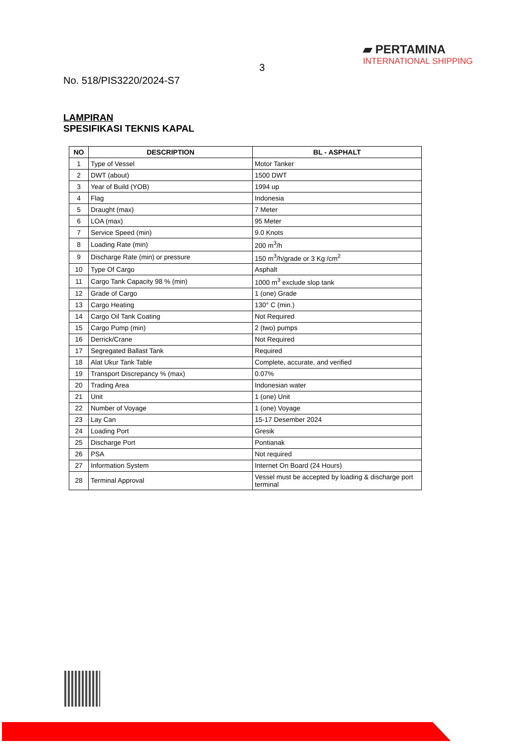3
No. 518/PIS3220/2024-S7
▰ PERTAMINA
INTERNATIONAL SHIPPING
LAMPIRAN
SPESIFIKASI TEKNIS KAPAL
| NO | DESCRIPTION | BL - ASPHALT |
| --- | --- | --- |
| 1 | Type of Vessel | Motor Tanker |
| 2 | DWT (about) | 1500 DWT |
| 3 | Year of Build (YOB) | 1994 up |
| 4 | Flag | Indonesia |
| 5 | Draught (max) | 7 Meter |
| 6 | LOA (max) | 95 Meter |
| 7 | Service Speed (min) | 9.0 Knots |
| 8 | Loading Rate (min) | 200 m<sup>3</sup>/h |
| 9 | Discharge Rate (min) or pressure | 150 m<sup>3</sup>/h/grade or 3 Kg /cm<sup>2</sup> |
| 10 | Type Of Cargo | Asphalt |
| 11 | Cargo Tank Capacity 98 % (min) | 1000 m<sup>3</sup> exclude slop tank |
| 12 | Grade of Cargo | 1 (one) Grade |
| 13 | Cargo Heating | 130° C (min.) |
| 14 | Cargo Oil Tank Coating | Not Required |
| 15 | Cargo Pump (min) | 2 (two) pumps |
| 16 | Derrick/Crane | Not Required |
| 17 | Segregated Ballast Tank | Required |
| 18 | Alat Ukur Tank Table | Complete, accurate, and verified |
| 19 | Transport Discrepancy % (max) | 0.07% |
| 20 | Trading Area | Indonesian water |
| 21 | Unit | 1 (one) Unit |
| 22 | Number of Voyage | 1 (one) Voyage |
| 23 | Lay Can | 15-17 Desember 2024 |
| 24 | Loading Port | Gresik |
| 25 | Discharge Port | Pontianak |
| 26 | PSA | Not required |
| 27 | Information System | Internet On Board (24 Hours) |
| 28 | Terminal Approval | Vessel must be accepted by loading & discharge port terminal |